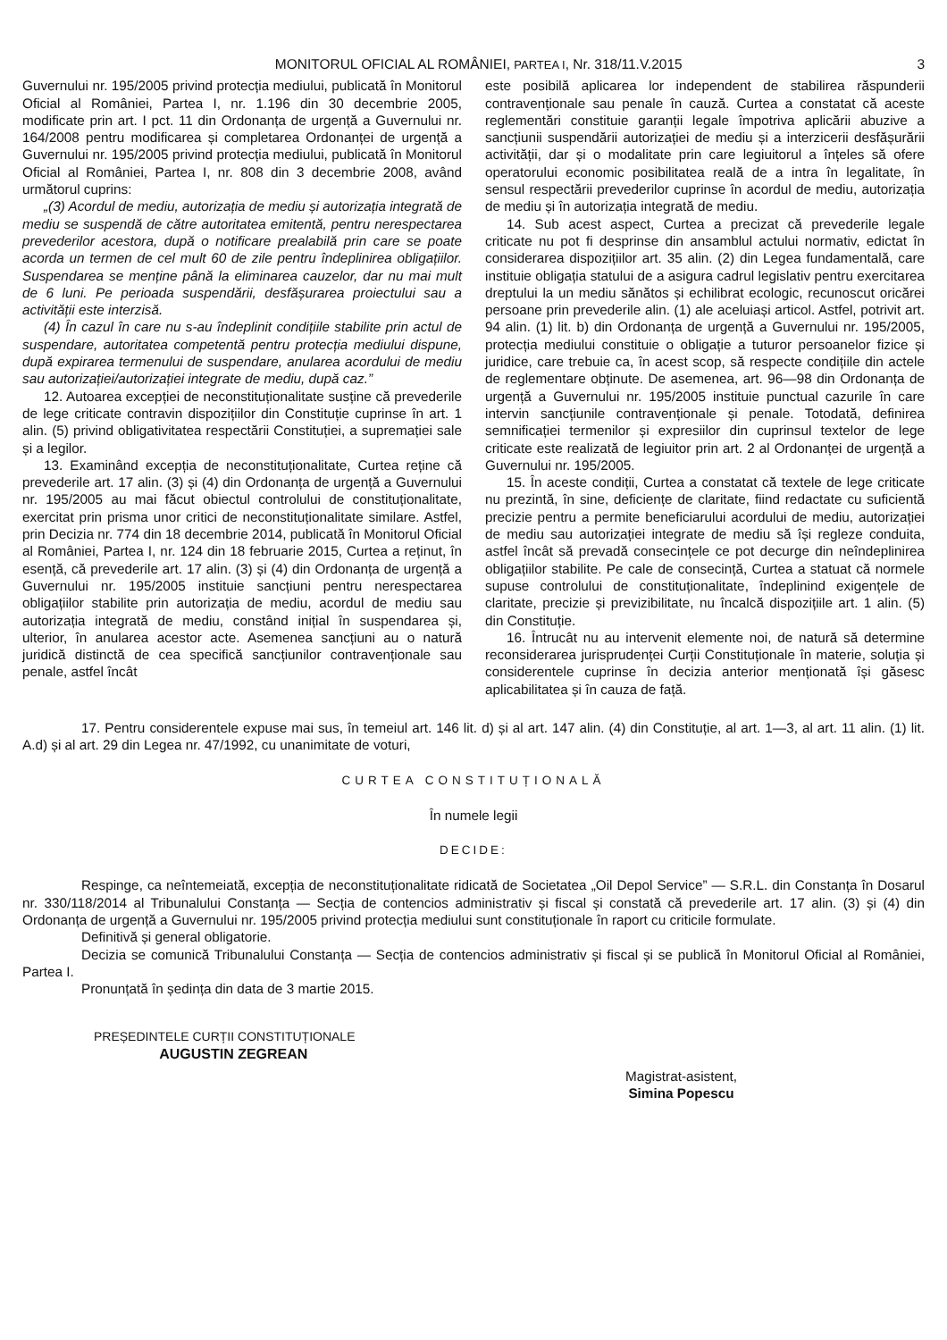MONITORUL OFICIAL AL ROMÂNIEI, PARTEA I, Nr. 318/11.V.2015 3
Guvernului nr. 195/2005 privind protecția mediului, publicată în Monitorul Oficial al României, Partea I, nr. 1.196 din 30 decembrie 2005, modificate prin art. I pct. 11 din Ordonanța de urgență a Guvernului nr. 164/2008 pentru modificarea și completarea Ordonanței de urgență a Guvernului nr. 195/2005 privind protecția mediului, publicată în Monitorul Oficial al României, Partea I, nr. 808 din 3 decembrie 2008, având următorul cuprins:
„(3) Acordul de mediu, autorizația de mediu și autorizația integrată de mediu se suspendă de către autoritatea emitentă, pentru nerespectarea prevederilor acestora, după o notificare prealabilă prin care se poate acorda un termen de cel mult 60 de zile pentru îndeplinirea obligațiilor. Suspendarea se menține până la eliminarea cauzelor, dar nu mai mult de 6 luni. Pe perioada suspendării, desfășurarea proiectului sau a activității este interzisă.
(4) În cazul în care nu s-au îndeplinit condițiile stabilite prin actul de suspendare, autoritatea competentă pentru protecția mediului dispune, după expirarea termenului de suspendare, anularea acordului de mediu sau autorizației/autorizației integrate de mediu, după caz.”
12. Autoarea excepției de neconstituționalitate susține că prevederile de lege criticate contravin dispozițiilor din Constituție cuprinse în art. 1 alin. (5) privind obligativitatea respectării Constituției, a supremației sale și a legilor.
13. Examinând excepția de neconstituționalitate, Curtea reține că prevederile art. 17 alin. (3) și (4) din Ordonanța de urgență a Guvernului nr. 195/2005 au mai făcut obiectul controlului de constituționalitate, exercitat prin prisma unor critici de neconstituționalitate similare. Astfel, prin Decizia nr. 774 din 18 decembrie 2014, publicată în Monitorul Oficial al României, Partea I, nr. 124 din 18 februarie 2015, Curtea a reținut, în esență, că prevederile art. 17 alin. (3) și (4) din Ordonanța de urgență a Guvernului nr. 195/2005 instituie sancțiuni pentru nerespectarea obligațiilor stabilite prin autorizația de mediu, acordul de mediu sau autorizația integrată de mediu, constând inițial în suspendarea și, ulterior, în anularea acestor acte. Asemenea sancțiuni au o natură juridică distinctă de cea specifică sancțiunilor contravenționale sau penale, astfel încât
este posibilă aplicarea lor independent de stabilirea răspunderii contravenționale sau penale în cauză. Curtea a constatat că aceste reglementări constituie garanții legale împotriva aplicării abuzive a sancțiunii suspendării autorizației de mediu și a interzicerii desfășurării activității, dar și o modalitate prin care legiuitorul a înțeles să ofere operatorului economic posibilitatea reală de a intra în legalitate, în sensul respectării prevederilor cuprinse în acordul de mediu, autorizația de mediu și în autorizația integrată de mediu.
14. Sub acest aspect, Curtea a precizat că prevederile legale criticate nu pot fi desprinse din ansamblul actului normativ, edictat în considerarea dispozițiilor art. 35 alin. (2) din Legea fundamentală, care instituie obligația statului de a asigura cadrul legislativ pentru exercitarea dreptului la un mediu sănătos și echilibrat ecologic, recunoscut oricărei persoane prin prevederile alin. (1) ale aceluiași articol. Astfel, potrivit art. 94 alin. (1) lit. b) din Ordonanța de urgență a Guvernului nr. 195/2005, protecția mediului constituie o obligație a tuturor persoanelor fizice și juridice, care trebuie ca, în acest scop, să respecte condițiile din actele de reglementare obținute. De asemenea, art. 96—98 din Ordonanța de urgență a Guvernului nr. 195/2005 instituie punctual cazurile în care intervin sancțiunile contravenționale și penale. Totodată, definirea semnificației termenilor și expresiilor din cuprinsul textelor de lege criticate este realizată de legiuitor prin art. 2 al Ordonanței de urgență a Guvernului nr. 195/2005.
15. În aceste condiții, Curtea a constatat că textele de lege criticate nu prezintă, în sine, deficiențe de claritate, fiind redactate cu suficientă precizie pentru a permite beneficiarului acordului de mediu, autorizației de mediu sau autorizației integrate de mediu să își regleze conduita, astfel încât să prevadă consecințele ce pot decurge din neîndeplinirea obligațiilor stabilite. Pe cale de consecință, Curtea a statuat că normele supuse controlului de constituționalitate, îndeplinind exigențele de claritate, precizie și previzibilitate, nu încalcă dispozițiile art. 1 alin. (5) din Constituție.
16. Întrucât nu au intervenit elemente noi, de natură să determine reconsiderarea jurisprudenței Curții Constituționale în materie, soluția și considerentele cuprinse în decizia anterior menționată își găsesc aplicabilitatea și în cauza de față.
17. Pentru considerentele expuse mai sus, în temeiul art. 146 lit. d) și al art. 147 alin. (4) din Constituție, al art. 1—3, al art. 11 alin. (1) lit. A.d) și al art. 29 din Legea nr. 47/1992, cu unanimitate de voturi,
CURTEA CONSTITUȚIONALĂ
În numele legii
DECIDE:
Respinge, ca neîntemeiată, excepția de neconstituționalitate ridicată de Societatea „Oil Depol Service” — S.R.L. din Constanța în Dosarul nr. 330/118/2014 al Tribunalului Constanța — Secția de contencios administrativ și fiscal și constată că prevederile art. 17 alin. (3) și (4) din Ordonanța de urgență a Guvernului nr. 195/2005 privind protecția mediului sunt constituționale în raport cu criticile formulate.
Definitivă și general obligatorie.
Decizia se comunică Tribunalului Constanța — Secția de contencios administrativ și fiscal și se publică în Monitorul Oficial al României, Partea I.
Pronunțată în ședința din data de 3 martie 2015.
PREȘEDINTELE CURȚII CONSTITUȚIONALE
AUGUSTIN ZEGREAN
Magistrat-asistent,
Simina Popescu